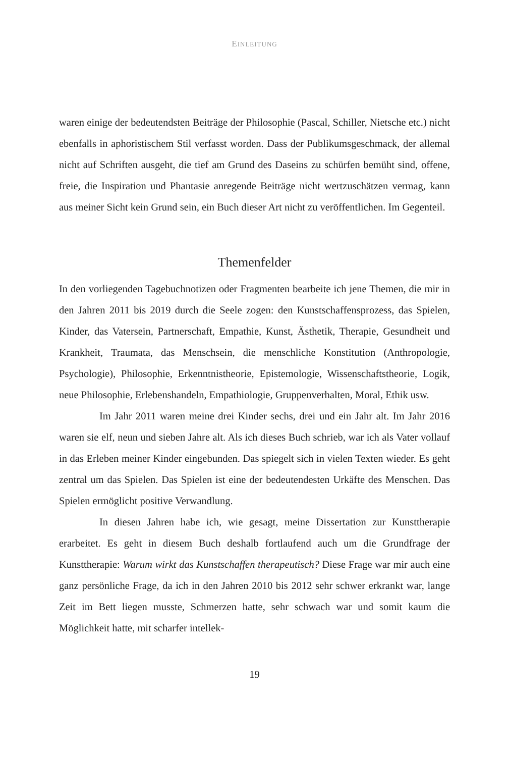EINLEITUNG
waren einige der bedeutendsten Beiträge der Philosophie (Pascal, Schiller, Niet­sche etc.) nicht ebenfalls in aphoristischem Stil verfasst worden. Dass der Publi­kumsgeschmack, der allemal nicht auf Schriften ausgeht, die tief am Grund des Daseins zu schürfen bemüht sind, offene, freie, die Inspiration und Phantasie anregende Beiträge nicht wertzuschätzen vermag, kann aus meiner Sicht kein Grund sein, ein Buch dieser Art nicht zu veröffentlichen. Im Gegenteil.
Themenfelder
In den vorliegenden Tagebuchnotizen oder Fragmenten bearbeite ich jene The­men, die mir in den Jahren 2011 bis 2019 durch die Seele zogen: den Kunstschaf­fensprozess, das Spielen, Kinder, das Vatersein, Partnerschaft, Empathie, Kunst, Ästhetik, Therapie, Gesundheit und Krankheit, Traumata, das Menschsein, die menschliche Konstitution (Anthropologie, Psychologie), Philosophie, Erkennt­nistheorie, Epistemologie, Wissenschaftstheorie, Logik, neue Philosophie, Erle­benshandeln, Empathiologie, Gruppenverhalten, Moral, Ethik usw.
Im Jahr 2011 waren meine drei Kinder sechs, drei und ein Jahr alt. Im Jahr 2016 waren sie elf, neun und sieben Jahre alt. Als ich dieses Buch schrieb, war ich als Vater vollauf in das Erleben meiner Kinder eingebunden. Das spiegelt sich in vielen Texten wieder. Es geht zentral um das Spielen. Das Spielen ist eine der bedeutendesten Urkäfte des Menschen. Das Spielen ermöglicht positive Ver­wandlung.
In diesen Jahren habe ich, wie gesagt, meine Dissertation zur Kunstthe­rapie erarbeitet. Es geht in diesem Buch deshalb fortlaufend auch um die Grund­frage der Kunsttherapie: Warum wirkt das Kunstschaffen therapeutisch? Diese Fra­ge war mir auch eine ganz persönliche Frage, da ich in den Jahren 2010 bis 2012 sehr schwer erkrankt war, lange Zeit im Bett liegen musste, Schmerzen hatte, sehr schwach war und somit kaum die Möglichkeit hatte, mit scharfer intellek-
19